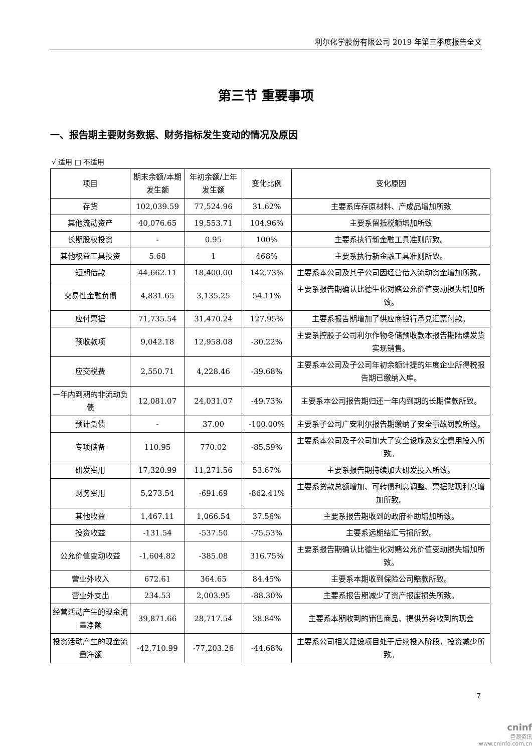利尔化学股份有限公司 2019 年第三季度报告全文
第三节 重要事项
一、报告期主要财务数据、财务指标发生变动的情况及原因
√ 适用 □ 不适用
| 项目 | 期末余额/本期发生额 | 年初余额/上年发生额 | 变化比例 | 变化原因 |
| --- | --- | --- | --- | --- |
| 存货 | 102,039.59 | 77,524.96 | 31.62% | 主要系库存原材料、产成品增加所致 |
| 其他流动资产 | 40,076.65 | 19,553.71 | 104.96% | 主要系留抵税额增加所致 |
| 长期股权投资 | - | 0.95 | 100% | 主要系执行新金融工具准则所致。 |
| 其他权益工具投资 | 5.68 | 1 | 468% | 主要系执行新金融工具准则所致。 |
| 短期借款 | 44,662.11 | 18,400.00 | 142.73% | 主要系本公司及其子公司因经营借入流动资金增加所致。 |
| 交易性金融负债 | 4,831.65 | 3,135.25 | 54.11% | 主要系报告期确认比德生化对赌公允价值变动损失增加所致。 |
| 应付票据 | 71,735.54 | 31,470.24 | 127.95% | 主要系报告期增加了供应商银行承兑汇票付款。 |
| 预收款项 | 9,042.18 | 12,958.08 | -30.22% | 主要系控股子公司利尔作物冬储预收款本报告期陆续发货实现销售。 |
| 应交税费 | 2,550.71 | 4,228.46 | -39.68% | 主要系本公司及子公司年初余额计提的年度企业所得税报告期已缴纳入库。 |
| 一年内到期的非流动负债 | 12,081.07 | 24,031.07 | -49.73% | 主要系本公司报告期归还一年内到期的长期借款所致。 |
| 预计负债 | - | 37.00 | -100.00% | 主要系子公司广安利尔报告期缴纳了安全事故罚款所致。 |
| 专项储备 | 110.95 | 770.02 | -85.59% | 主要系本公司及子公司加大了安全设施及安全费用投入所致。 |
| 研发费用 | 17,320.99 | 11,271.56 | 53.67% | 主要系报告期持续加大研发投入所致。 |
| 财务费用 | 5,273.54 | -691.69 | -862.41% | 主要系贷款总额增加、可转债利息调整、票据贴现利息增加所致。 |
| 其他收益 | 1,467.11 | 1,066.54 | 37.56% | 主要系报告期收到的政府补助增加所致。 |
| 投资收益 | -131.54 | -537.50 | -75.53% | 主要系远期结汇亏损所致。 |
| 公允价值变动收益 | -1,604.82 | -385.08 | 316.75% | 主要系报告期确认比德生化对赌公允价值变动损失增加所致。 |
| 营业外收入 | 672.61 | 364.65 | 84.45% | 主要系本期收到保险公司赔款所致。 |
| 营业外支出 | 234.53 | 2,003.95 | -88.30% | 主要系报告期减少了资产报废损失所致。 |
| 经营活动产生的现金流量净额 | 39,871.66 | 28,717.54 | 38.84% | 主要系本期收到的销售商品、提供劳务收到的现金 |
| 投资活动产生的现金流量净额 | -42,710.99 | -77,203.26 | -44.68% | 主要系公司相关建设项目处于后续投入阶段，投资减少所致。 |
7
cninf
巨潮资讯
www.cninfo.com.cn